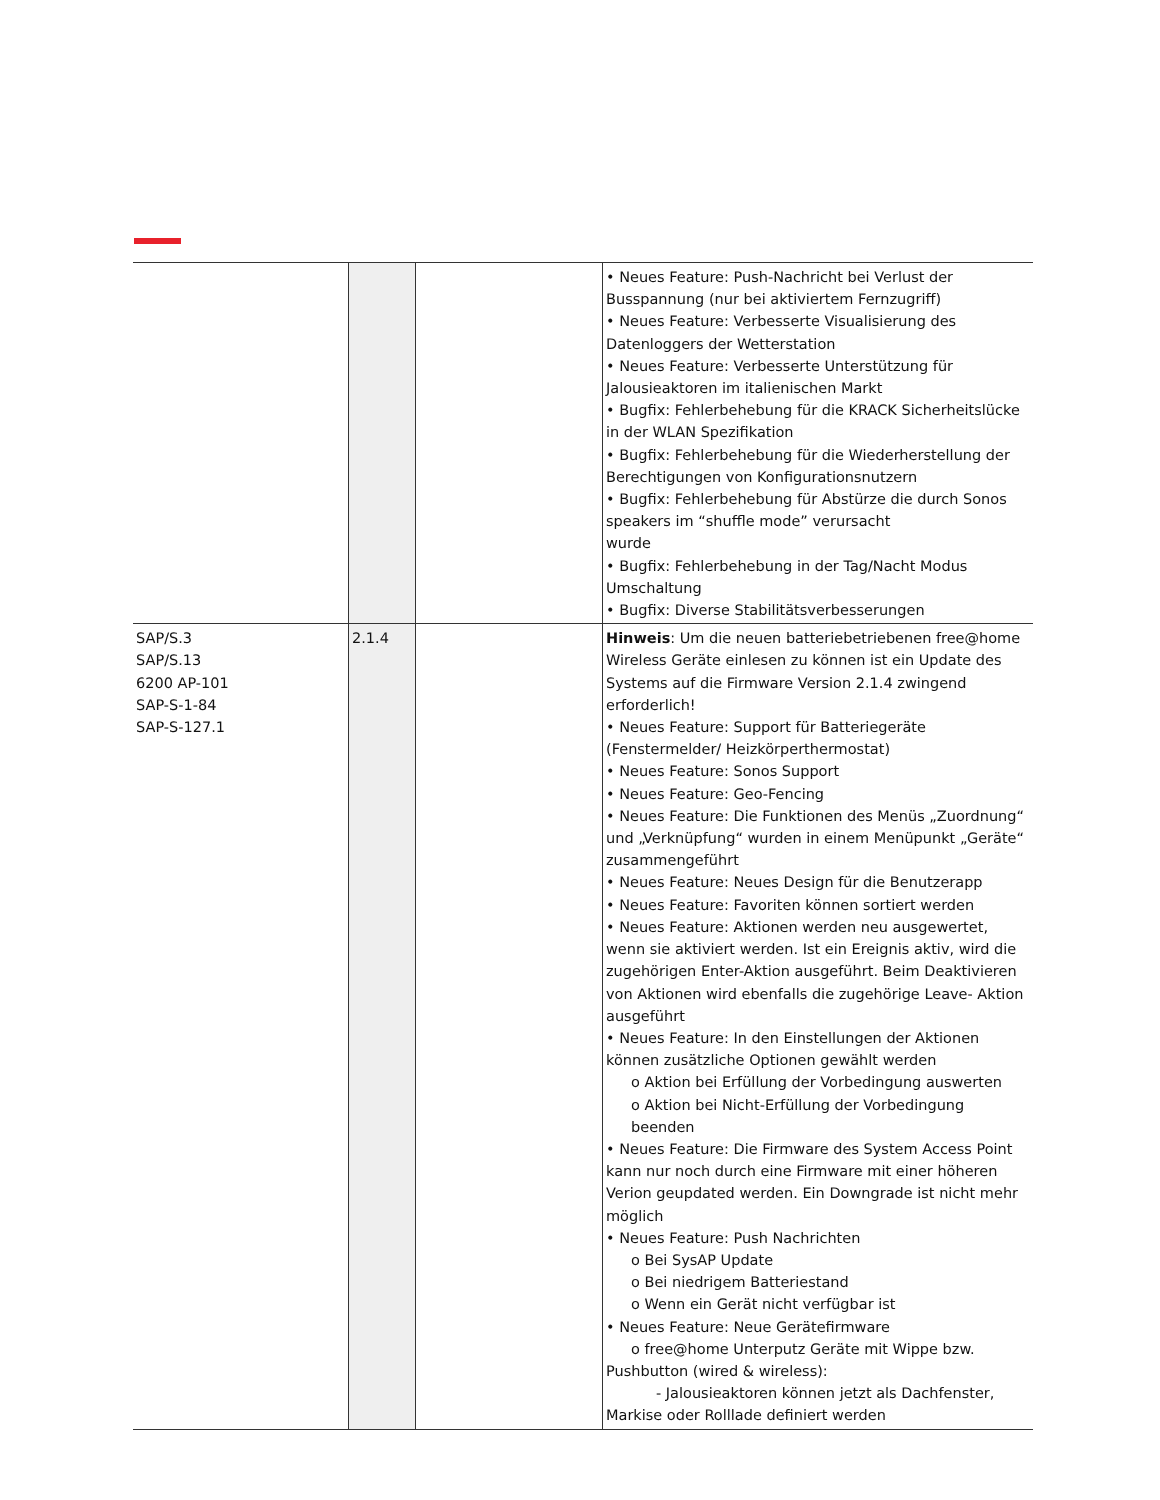| | | | • Neues Feature: Push-Nachricht bei Verlust der Busspannung (nur bei aktiviertem Fernzugriff) • Neues Feature: Verbesserte Visualisierung des Datenloggers der Wetterstation • Neues Feature: Verbesserte Unterstützung für Jalousieaktoren im italienischen Markt • Bugfix: Fehlerbehebung für die KRACK Sicherheitslücke in der WLAN Spezifikation • Bugfix: Fehlerbehebung für die Wiederherstellung der Berechtigungen von Konfigurationsnutzern • Bugfix: Fehlerbehebung für Abstürze die durch Sonos speakers im “shuffle mode” verursacht wurde • Bugfix: Fehlerbehebung in der Tag/Nacht Modus Umschaltung • Bugfix: Diverse Stabilitätsverbesserungen |
| SAP/S.3 SAP/S.13 6200 AP-101 SAP-S-1-84 SAP-S-127.1 | 2.1.4 | | Hinweis : Um die neuen batteriebetriebenen free@home Wireless Geräte einlesen zu können ist ein Update des Systems auf die Firmware Version 2.1.4 zwingend erforderlich! • Neues Feature: Support für Batteriegeräte (Fenstermelder/ Heizkörperthermostat) • Neues Feature: Sonos Support • Neues Feature: Geo-Fencing • Neues Feature: Die Funktionen des Menüs „Zuordnung“ und „Verknüpfung“ wurden in einem Menüpunkt „Geräte“ zusammengeführt • Neues Feature: Neues Design für die Benutzerapp • Neues Feature: Favoriten können sortiert werden • Neues Feature: Aktionen werden neu ausgewertet, wenn sie aktiviert werden. Ist ein Ereignis aktiv, wird die zugehörigen Enter-Aktion ausgeführt. Beim Deaktivieren von Aktionen wird ebenfalls die zugehörige Leave- Aktion ausgeführt • Neues Feature: In den Einstellungen der Aktionen können zusätzliche Optionen gewählt werden o Aktion bei Erfüllung der Vorbedingung auswerten o Aktion bei Nicht-Erfüllung der Vorbedingung beenden • Neues Feature: Die Firmware des System Access Point kann nur noch durch eine Firmware mit einer höheren Verion geupdated werden. Ein Downgrade ist nicht mehr möglich • Neues Feature: Push Nachrichten o Bei SysAP Update o Bei niedrigem Batteriestand o Wenn ein Gerät nicht verfügbar ist • Neues Feature: Neue Gerätefirmware o free@home Unterputz Geräte mit Wippe bzw. Pushbutton (wired & wireless): - Jalousieaktoren können jetzt als Dachfenster, Markise oder Rolllade definiert werden |